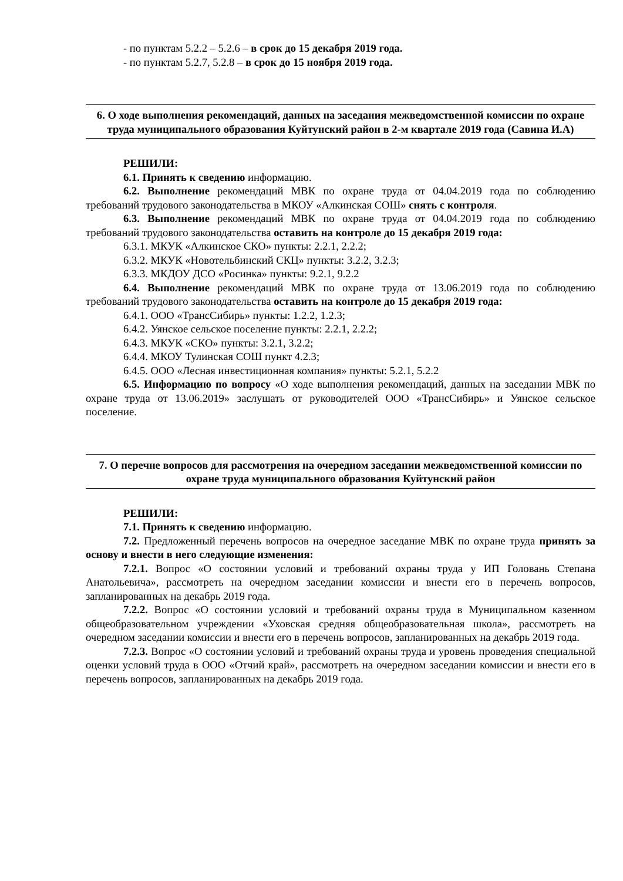- по пунктам 5.2.2 – 5.2.6 – в срок до 15 декабря 2019 года.
- по пунктам 5.2.7, 5.2.8 – в срок до 15 ноября 2019 года.
6. О ходе выполнения рекомендаций, данных на заседания межведомственной комиссии по охране труда муниципального образования Куйтунский район в 2-м квартале 2019 года (Савина И.А)
РЕШИЛИ:
6.1. Принять к сведению информацию.
6.2. Выполнение рекомендаций МВК по охране труда от 04.04.2019 года по соблюдению требований трудового законодательства в МКОУ «Алкинская СОШ» снять с контроля.
6.3. Выполнение рекомендаций МВК по охране труда от 04.04.2019 года по соблюдению требований трудового законодательства оставить на контроле до 15 декабря 2019 года:
6.3.1. МКУК «Алкинское СКО» пункты: 2.2.1, 2.2.2;
6.3.2. МКУК «Новотельбинский СКЦ» пункты: 3.2.2, 3.2.3;
6.3.3. МКДОУ ДСО «Росинка» пункты: 9.2.1, 9.2.2
6.4. Выполнение рекомендаций МВК по охране труда от 13.06.2019 года по соблюдению требований трудового законодательства оставить на контроле до 15 декабря 2019 года:
6.4.1. ООО «ТрансСибирь» пункты: 1.2.2, 1.2.3;
6.4.2. Уянское сельское поселение пункты: 2.2.1, 2.2.2;
6.4.3. МКУК «СКО» пункты: 3.2.1, 3.2.2;
6.4.4. МКОУ Тулинская СОШ пункт 4.2.3;
6.4.5. ООО «Лесная инвестиционная компания» пункты: 5.2.1, 5.2.2
6.5. Информацию по вопросу «О ходе выполнения рекомендаций, данных на заседании МВК по охране труда от 13.06.2019» заслушать от руководителей ООО «ТрансСибирь» и Уянское сельское поселение.
7. О перечне вопросов для рассмотрения на очередном заседании межведомственной комиссии по охране труда муниципального образования Куйтунский район
РЕШИЛИ:
7.1. Принять к сведению информацию.
7.2. Предложенный перечень вопросов на очередное заседание МВК по охране труда принять за основу и внести в него следующие изменения:
7.2.1. Вопрос «О состоянии условий и требований охраны труда у ИП Головань Степана Анатольевича», рассмотреть на очередном заседании комиссии и внести его в перечень вопросов, запланированных на декабрь 2019 года.
7.2.2. Вопрос «О состоянии условий и требований охраны труда в Муниципальном казенном общеобразовательном учреждении «Уховская средняя общеобразовательная школа», рассмотреть на очередном заседании комиссии и внести его в перечень вопросов, запланированных на декабрь 2019 года.
7.2.3. Вопрос «О состоянии условий и требований охраны труда и уровень проведения специальной оценки условий труда в ООО «Отчий край», рассмотреть на очередном заседании комиссии и внести его в перечень вопросов, запланированных на декабрь 2019 года.